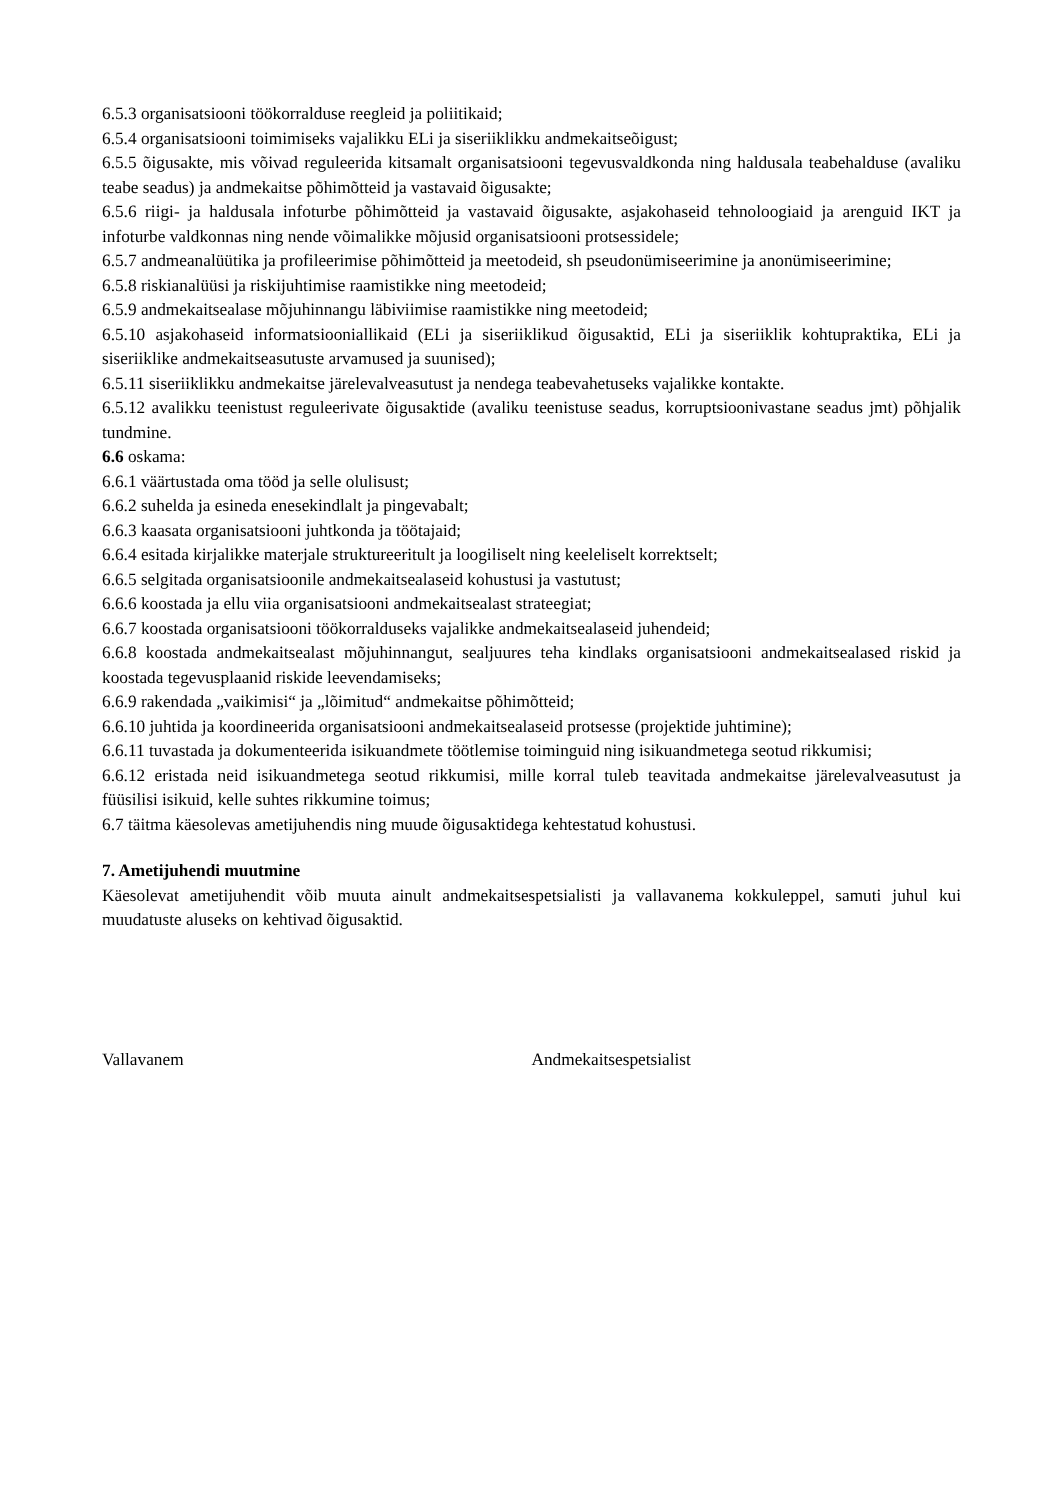6.5.3 organisatsiooni töökorralduse reegleid ja poliitikaid;
6.5.4 organisatsiooni toimimiseks vajalikku ELi ja siseriiklikku andmekaitseõigust;
6.5.5 õigusakte, mis võivad reguleerida kitsamalt organisatsiooni tegevusvaldkonda ning haldusala teabehalduse (avaliku teabe seadus) ja andmekaitse põhimõtteid ja vastavaid õigusakte;
6.5.6 riigi- ja haldusala infoturbe põhimõtteid ja vastavaid õigusakte, asjakohaseid tehnoloogiaid ja arenguid IKT ja infoturbe valdkonnas ning nende võimalikke mõjusid organisatsiooni protsessidele;
6.5.7 andmeanalüütika ja profileerimise põhimõtteid ja meetodeid, sh pseudonümiseerimine ja anonümiseerimine;
6.5.8 riskianalüüsi ja riskijuhtimise raamistikke ning meetodeid;
6.5.9 andmekaitsealase mõjuhinnangu läbiviimise raamistikke ning meetodeid;
6.5.10 asjakohaseid informatsiooniallikaid (ELi ja siseriiklikud õigusaktid, ELi ja siseriiklik kohtupraktika, ELi ja siseriiklike andmekaitseasutuste arvamused ja suunised);
6.5.11 siseriiklikku andmekaitse järelevalveasutust ja nendega teabevahetuseks vajalikke kontakte.
6.5.12 avalikku teenistust reguleerivate õigusaktide (avaliku teenistuse seadus, korruptsioonivastane seadus jmt) põhjalik tundmine.
6.6 oskama:
6.6.1 väärtustada oma tööd ja selle olulisust;
6.6.2 suhelda ja esineda enesekindlalt ja pingevabalt;
6.6.3 kaasata organisatsiooni juhtkonda ja töötajaid;
6.6.4 esitada kirjalikke materjale struktureeritult ja loogiliselt ning keeleliselt korrektselt;
6.6.5 selgitada organisatsioonile andmekaitsealaseid kohustusi ja vastutust;
6.6.6 koostada ja ellu viia organisatsiooni andmekaitsealast strateegiat;
6.6.7 koostada organisatsiooni töökorralduseks vajalikke andmekaitsealaseid juhendeid;
6.6.8 koostada andmekaitsealast mõjuhinnangut, sealjuures teha kindlaks organisatsiooni andmekaitsealased riskid ja koostada tegevusplaanid riskide leevendamiseks;
6.6.9 rakendada „vaikimisi“ ja „lõimitud“ andmekaitse põhimõtteid;
6.6.10 juhtida ja koordineerida organisatsiooni andmekaitsealaseid protsesse (projektide juhtimine);
6.6.11 tuvastada ja dokumenteerida isikuandmete töötlemise toiminguid ning isikuandmetega seotud rikkumisi;
6.6.12 eristada neid isikuandmetega seotud rikkumisi, mille korral tuleb teavitada andmekaitse järelevalveasutust ja füüsilisi isikuid, kelle suhtes rikkumine toimus;
6.7 täitma käesolevas ametijuhendis ning muude õigusaktidega kehtestatud kohustusi.
7. Ametijuhendi muutmine
Käesolevat ametijuhendit võib muuta ainult andmekaitsespetsialisti ja vallavanema kokkuleppel, samuti juhul kui muudatuste aluseks on kehtivad õigusaktid.
Vallavanem Andmekaitsespetsialist